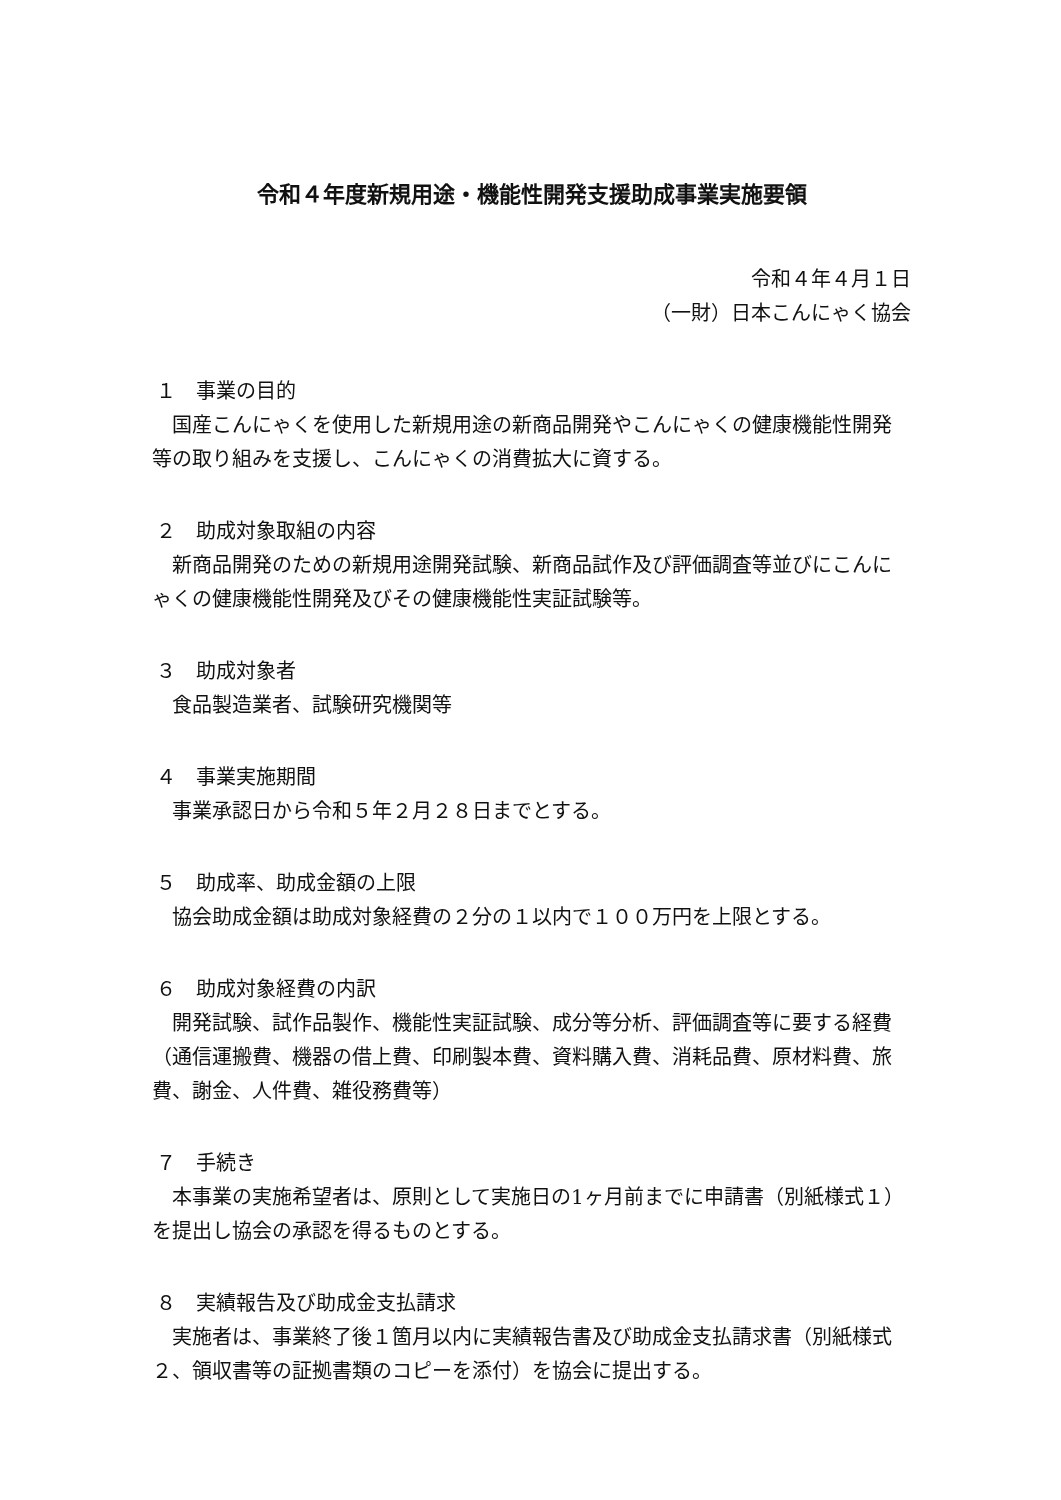令和４年度新規用途・機能性開発支援助成事業実施要領
令和４年４月１日
（一財）日本こんにゃく協会
１　事業の目的
国産こんにゃくを使用した新規用途の新商品開発やこんにゃくの健康機能性開発等の取り組みを支援し、こんにゃくの消費拡大に資する。
２　助成対象取組の内容
新商品開発のための新規用途開発試験、新商品試作及び評価調査等並びにこんにゃくの健康機能性開発及びその健康機能性実証試験等。
３　助成対象者
食品製造業者、試験研究機関等
４　事業実施期間
事業承認日から令和５年２月２８日までとする。
５　助成率、助成金額の上限
協会助成金額は助成対象経費の２分の１以内で１００万円を上限とする。
６　助成対象経費の内訳
開発試験、試作品製作、機能性実証試験、成分等分析、評価調査等に要する経費（通信運搬費、機器の借上費、印刷製本費、資料購入費、消耗品費、原材料費、旅費、謝金、人件費、雑役務費等）
７　手続き
本事業の実施希望者は、原則として実施日の1ヶ月前までに申請書（別紙様式１）を提出し協会の承認を得るものとする。
８　実績報告及び助成金支払請求
実施者は、事業終了後１箇月以内に実績報告書及び助成金支払請求書（別紙様式２、領収書等の証拠書類のコピーを添付）を協会に提出する。